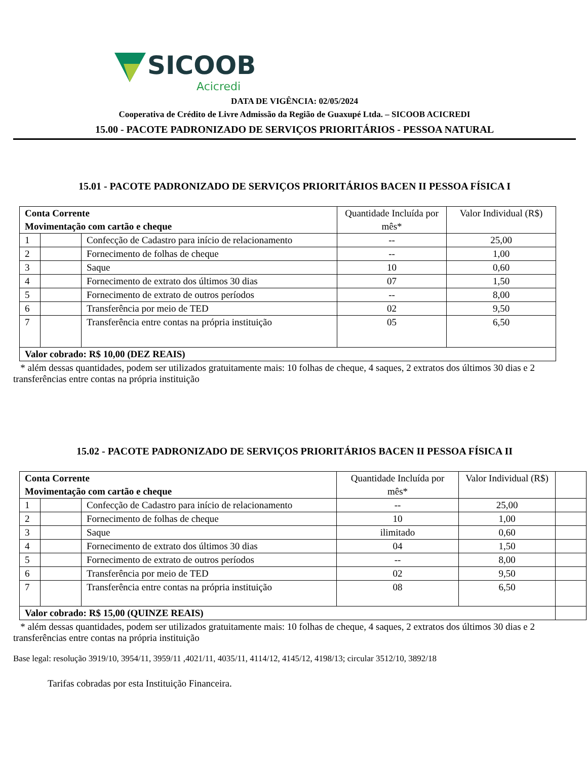SICOOB
Acicredi
DATA DE VIGÊNCIA: 02/05/2024
Cooperativa de Crédito de Livre Admissão da Região de Guaxupé Ltda. – SICOOB ACICREDI
15.00 - PACOTE PADRONIZADO DE SERVIÇOS PRIORITÁRIOS - PESSOA NATURAL
15.01 - PACOTE PADRONIZADO DE SERVIÇOS PRIORITÁRIOS BACEN II PESSOA FÍSICA I
| Conta Corrente Movimentação com cartão e cheque | | | Quantidade Incluída por mês* | Valor Individual (R$) |
| 1 | | Confecção de Cadastro para início de relacionamento | -- | 25,00 |
| 2 | | Fornecimento de folhas de cheque | -- | 1,00 |
| 3 | | Saque | 10 | 0,60 |
| 4 | | Fornecimento de extrato dos últimos 30 dias | 07 | 1,50 |
| 5 | | Fornecimento de extrato de outros períodos | -- | 8,00 |
| 6 | | Transferência por meio de TED | 02 | 9,50 |
| 7 | | Transferência entre contas na própria instituição | 05 | 6,50 |
| Valor cobrado: R$ 10,00 (DEZ REAIS) | | | | |
* além dessas quantidades, podem ser utilizados gratuitamente mais: 10 folhas de cheque, 4 saques, 2 extratos dos últimos 30 dias e 2 transferências entre contas na própria instituição
15.02 - PACOTE PADRONIZADO DE SERVIÇOS PRIORITÁRIOS BACEN II PESSOA FÍSICA II
| Conta Corrente Movimentação com cartão e cheque | | | Quantidade Incluída por mês* | Valor Individual (R$) | |
| 1 | | Confecção de Cadastro para início de relacionamento | -- | 25,00 | |
| 2 | | Fornecimento de folhas de cheque | 10 | 1,00 | |
| 3 | | Saque | ilimitado | 0,60 | |
| 4 | | Fornecimento de extrato dos últimos 30 dias | 04 | 1,50 | |
| 5 | | Fornecimento de extrato de outros períodos | -- | 8,00 | |
| 6 | | Transferência por meio de TED | 02 | 9,50 | |
| 7 | | Transferência entre contas na própria instituição | 08 | 6,50 | |
| Valor cobrado: R$ 15,00 (QUINZE REAIS) | | | | | |
* além dessas quantidades, podem ser utilizados gratuitamente mais: 10 folhas de cheque, 4 saques, 2 extratos dos últimos 30 dias e 2 transferências entre contas na própria instituição
Base legal: resolução 3919/10, 3954/11, 3959/11 ,4021/11, 4035/11, 4114/12, 4145/12, 4198/13; circular 3512/10, 3892/18
Tarifas cobradas por esta Instituição Financeira.